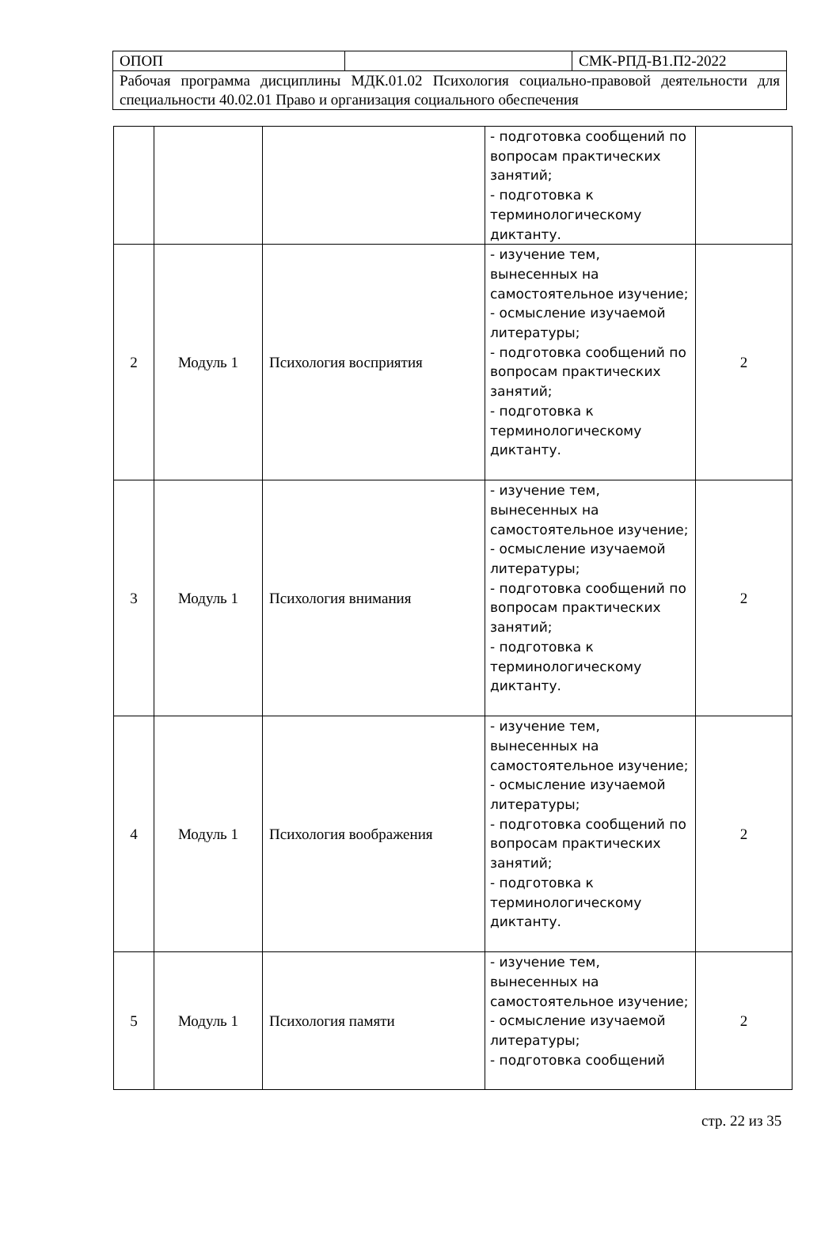| ОПОП | | СМК-РПД-В1.П2-2022 |
| Рабочая программа дисциплины МДК.01.02 Психология социально-правовой деятельности для специальности 40.02.01 Право и организация социального обеспечения | | |
| | | | - подготовка сообщений по вопросам практических занятий; - подготовка к терминологическому диктанту. | |
| 2 | Модуль 1 | Психология восприятия | - изучение тем, вынесенных на самостоятельное изучение; - осмысление изучаемой литературы; - подготовка сообщений по вопросам практических занятий; - подготовка к терминологическому диктанту. | 2 |
| 3 | Модуль 1 | Психология внимания | - изучение тем, вынесенных на самостоятельное изучение; - осмысление изучаемой литературы; - подготовка сообщений по вопросам практических занятий; - подготовка к терминологическому диктанту. | 2 |
| 4 | Модуль 1 | Психология воображения | - изучение тем, вынесенных на самостоятельное изучение; - осмысление изучаемой литературы; - подготовка сообщений по вопросам практических занятий; - подготовка к терминологическому диктанту. | 2 |
| 5 | Модуль 1 | Психология памяти | - изучение тем, вынесенных на самостоятельное изучение; - осмысление изучаемой литературы; - подготовка сообщений | 2 |
стр. 22 из 35